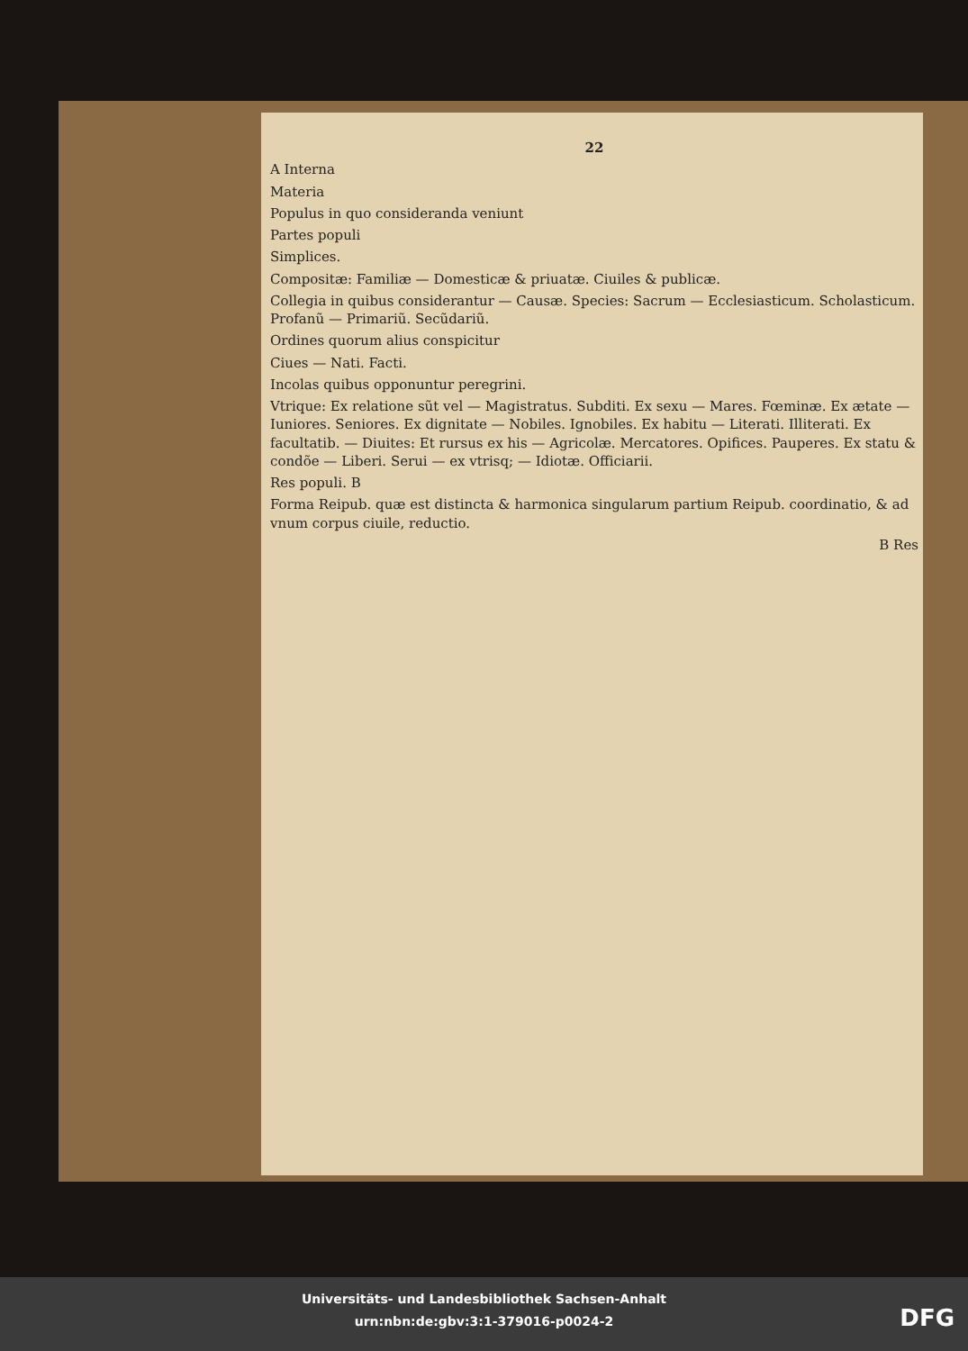22
A Interna
Materia
Populus in quo consideranda veniunt
Partes populi
Simplices.
Compositæ: Familiæ — Domesticæ & priuatæ. Ciuiles & publicæ.
Collegia in quibus considerantur — Causæ. Species: Sacrum — Ecclesiasticum. Scholasticum. Profanũ — Primariũ. Secũdariũ.
Ordines quorum alius conspicitur
Ciues — Nati. Facti.
Incolas quibus opponuntur peregrini.
Vtrique: Ex relatione sũt vel — Magistratus. Subditi. Ex sexu — Mares. Fœminæ. Ex ætate — Iuniores. Seniores. Ex dignitate — Nobiles. Ignobiles. Ex habitu — Literati. Illiterati. Ex facultatib. — Diuites: Et rursus ex his — Agricolæ. Mercatores. Opifices. Pauperes. Ex statu & condõe — Liberi. Serui — ex vtrisq; — Idiotæ. Officiarii.
Res populi. B
Forma Reipub. quæ est distincta & harmonica singularum partium Reipub. coordinatio, & ad vnum corpus ciuile, reductio.
B Res
Universitäts- und Landesbibliothek Sachsen-Anhalt
urn:nbn:de:gbv:3:1-379016-p0024-2
DFG